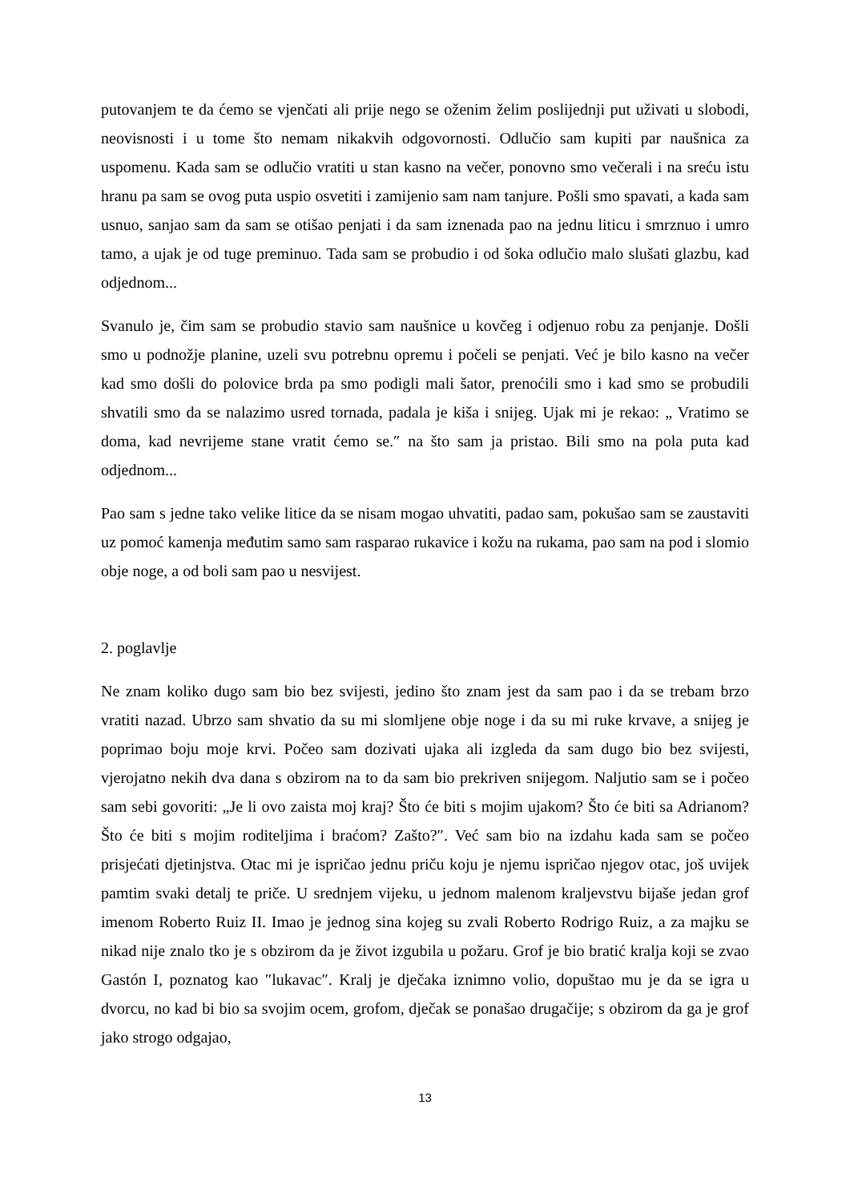putovanjem te da ćemo se vjenčati ali prije nego se oženim želim poslijednji put uživati u slobodi, neovisnosti i u tome što nemam nikakvih odgovornosti. Odlučio sam kupiti par naušnica za uspomenu. Kada sam se odlučio vratiti u stan kasno na večer, ponovno smo večerali i na sreću istu hranu pa sam se ovog puta uspio osvetiti i zamijenio sam nam tanjure. Pošli smo spavati, a kada sam usnuo, sanjao sam da sam se otišao penjati i da sam iznenada pao na jednu liticu i smrznuo i umro tamo, a ujak je od tuge preminuo. Tada sam se probudio i od šoka odlučio malo slušati glazbu, kad odjednom...
Svanulo je, čim sam se probudio stavio sam naušnice u kovčeg i odjenuo robu za penjanje. Došli smo u podnožje planine, uzeli svu potrebnu opremu i počeli se penjati. Već je bilo kasno na večer kad smo došli do polovice brda pa smo podigli mali šator, prenoćili smo i kad smo se probudili shvatili smo da se nalazimo usred tornada, padala je kiša i snijeg. Ujak mi je rekao: „ Vratimo se doma, kad nevrijeme stane vratit ćemo se.″ na što sam ja pristao. Bili smo na pola puta kad odjednom...
Pao sam s jedne tako velike litice da se nisam mogao uhvatiti, padao sam, pokušao sam se zaustaviti uz pomoć kamenja međutim samo sam rasparao rukavice i kožu na rukama, pao sam na pod i slomio obje noge, a od boli sam pao u nesvijest.
2. poglavlje
Ne znam koliko dugo sam bio bez svijesti, jedino što znam jest da sam pao i da se trebam brzo vratiti nazad. Ubrzo sam shvatio da su mi slomljene obje noge i da su mi ruke krvave, a snijeg je poprimao boju moje krvi. Počeo sam dozivati ujaka ali izgleda da sam dugo bio bez svijesti, vjerojatno nekih dva dana s obzirom na to da sam bio prekriven snijegom. Naljutio sam se i počeo sam sebi govoriti: „Je li ovo zaista moj kraj? Što će biti s mojim ujakom? Što će biti sa Adrianom? Što će biti s mojim roditeljima i braćom? Zašto?″. Već sam bio na izdahu kada sam se počeo prisjećati djetinjstva. Otac mi je ispričao jednu priču koju je njemu ispričao njegov otac, još uvijek pamtim svaki detalj te priče. U srednjem vijeku, u jednom malenom kraljevstvu bijaše jedan grof imenom Roberto Ruiz II. Imao je jednog sina kojeg su zvali Roberto Rodrigo Ruiz, a za majku se nikad nije znalo tko je s obzirom da je život izgubila u požaru. Grof je bio bratić kralja koji se zvao Gastón I, poznatog kao ″lukavac″. Kralj je dječaka iznimno volio, dopuštao mu je da se igra u dvorcu, no kad bi bio sa svojim ocem, grofom, dječak se ponašao drugačije; s obzirom da ga je grof jako strogo odgajao,
13